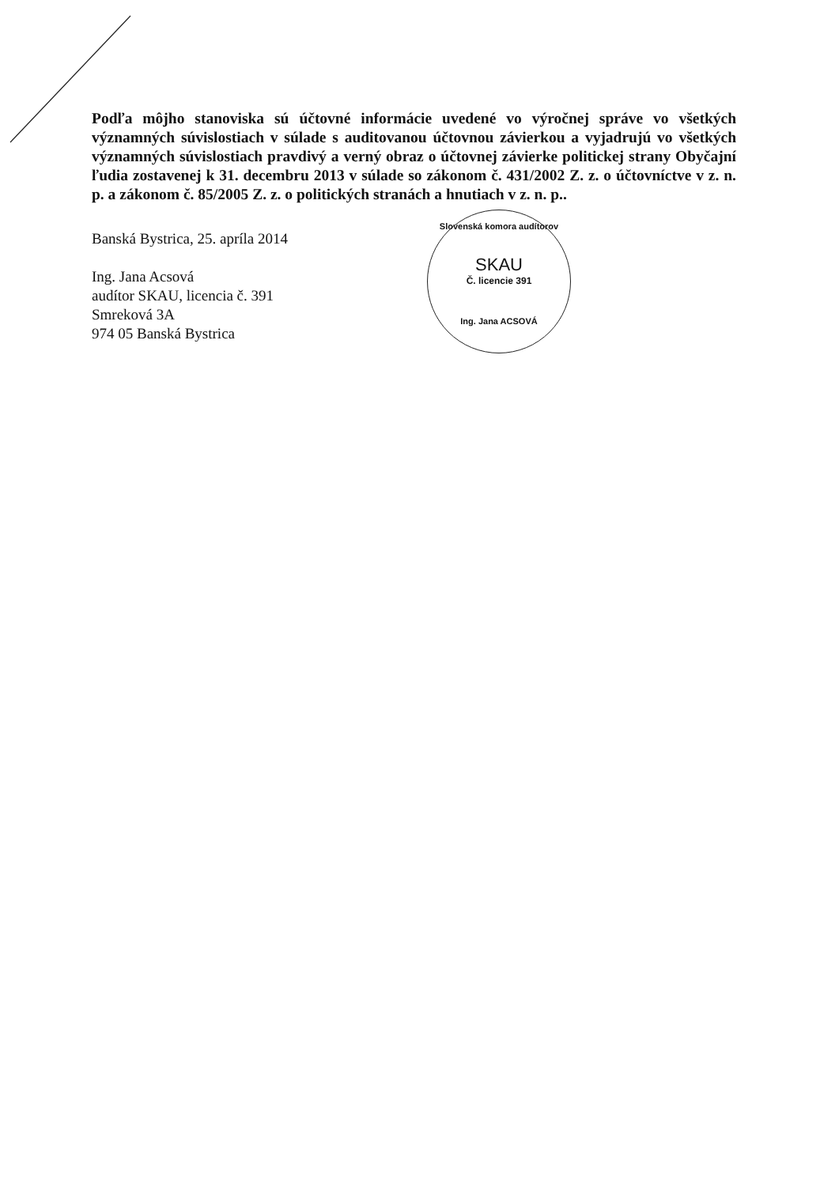Podľa môjho stanoviska sú účtovné informácie uvedené vo výročnej správe vo všetkých významných súvislostiach v súlade s auditovanou účtovnou závierkou a vyjadrujú vo všetkých významných súvislostiach pravdivý a verný obraz o účtovnej závierke politickej strany Obyčajní ľudia zostavenej k 31. decembru 2013 v súlade so zákonom č. 431/2002 Z. z. o účtovníctve v z. n. p. a zákonom č. 85/2005 Z. z. o politických stranách a hnutiach v z. n. p..
Banská Bystrica, 25. apríla 2014
Ing. Jana Acsová
audítor SKAU, licencia č. 391
Smreková 3A
974 05 Banská Bystrica
Slovenská komora audítorov
SKAU
Č. licencie 391
Ing. Jana ACSOVÁ